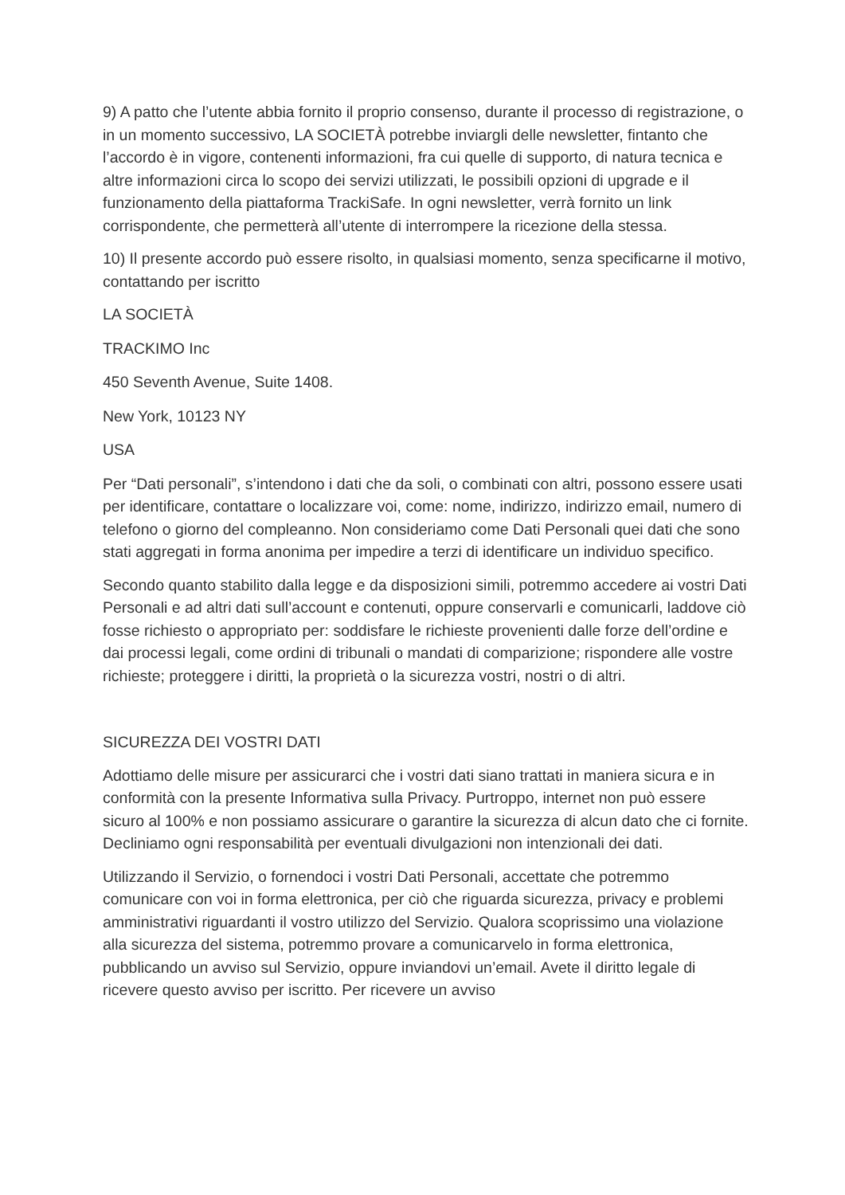9) A patto che l’utente abbia fornito il proprio consenso, durante il processo di registrazione, o in un momento successivo, LA SOCIETÀ potrebbe inviargli delle newsletter, fintanto che l’accordo è in vigore, contenenti informazioni, fra cui quelle di supporto, di natura tecnica e altre informazioni circa lo scopo dei servizi utilizzati, le possibili opzioni di upgrade e il funzionamento della piattaforma TrackiSafe. In ogni newsletter, verrà fornito un link corrispondente, che permetterà all’utente di interrompere la ricezione della stessa.
10) Il presente accordo può essere risolto, in qualsiasi momento, senza specificarne il motivo, contattando per iscritto
LA SOCIETÀ
TRACKIMO Inc
450 Seventh Avenue, Suite 1408.
New York, 10123 NY
USA
Per “Dati personali”, s’intendono i dati che da soli, o combinati con altri, possono essere usati per identificare, contattare o localizzare voi, come: nome, indirizzo, indirizzo email, numero di telefono o giorno del compleanno. Non consideriamo come Dati Personali quei dati che sono stati aggregati in forma anonima per impedire a terzi di identificare un individuo specifico.
Secondo quanto stabilito dalla legge e da disposizioni simili, potremmo accedere ai vostri Dati Personali e ad altri dati sull’account e contenuti, oppure conservarli e comunicarli, laddove ciò fosse richiesto o appropriato per: soddisfare le richieste provenienti dalle forze dell’ordine e dai processi legali, come ordini di tribunali o mandati di comparizione; rispondere alle vostre richieste; proteggere i diritti, la proprietà o la sicurezza vostri, nostri o di altri.
SICUREZZA DEI VOSTRI DATI
Adottiamo delle misure per assicurarci che i vostri dati siano trattati in maniera sicura e in conformità con la presente Informativa sulla Privacy. Purtroppo, internet non può essere sicuro al 100% e non possiamo assicurare o garantire la sicurezza di alcun dato che ci fornite. Decliniamo ogni responsabilità per eventuali divulgazioni non intenzionali dei dati.
Utilizzando il Servizio, o fornendoci i vostri Dati Personali, accettate che potremmo comunicare con voi in forma elettronica, per ciò che riguarda sicurezza, privacy e problemi amministrativi riguardanti il vostro utilizzo del Servizio. Qualora scoprissimo una violazione alla sicurezza del sistema, potremmo provare a comunicarvelo in forma elettronica, pubblicando un avviso sul Servizio, oppure inviandovi un’email. Avete il diritto legale di ricevere questo avviso per iscritto. Per ricevere un avviso